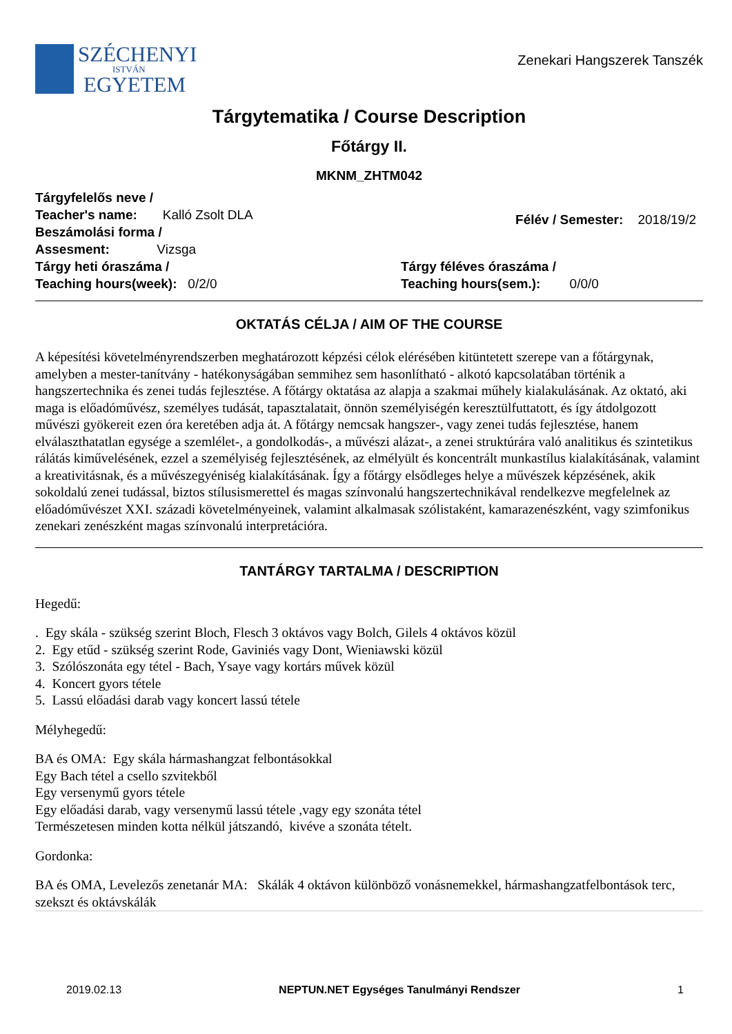SZÉCHENYI
ISTVÁN
EGYETEM
Zenekari Hangszerek Tanszék
Tárgytematika / Course Description
Főtárgy II.
MKNM_ZHTM042
Tárgyfelelős neve /
Teacher's name: Kalló Zsolt DLA
Beszámolási forma /
Assesment: Vizsga
Félév / Semester: 2018/19/2
Tárgy heti óraszáma /
Teaching hours(week): 0/2/0
Tárgy féléves óraszáma /
Teaching hours(sem.): 0/0/0
OKTATÁS CÉLJA / AIM OF THE COURSE
A képesítési követelményrendszerben meghatározott képzési célok elérésében kitüntetett szerepe van a főtárgynak, amelyben a mester-tanítvány - hatékonyságában semmihez sem hasonlítható - alkotó kapcsolatában történik a hangszertechnika és zenei tudás fejlesztése. A főtárgy oktatása az alapja a szakmai műhely kialakulásának. Az oktató, aki maga is előadóművész, személyes tudását, tapasztalatait, önnön személyiségén keresztülfuttatott, és így átdolgozott művészi gyökereit ezen óra keretében adja át. A főtárgy nemcsak hangszer-, vagy zenei tudás fejlesztése, hanem elválaszthatatlan egysége a szemlélet-, a gondolkodás-, a művészi alázat-, a zenei struktúrára való analitikus és szintetikus rálátás kiművelésének, ezzel a személyiség fejlesztésének, az elmélyült és koncentrált munkastílus kialakításának, valamint a kreativitásnak, és a művészegyéniség kialakításának. Így a főtárgy elsődleges helye a művészek képzésének, akik sokoldalú zenei tudással, biztos stílusismerettel és magas színvonalú hangszertechnikával rendelkezve megfelelnek az előadóművészet XXI. századi követelményeinek, valamint alkalmasak szólistaként, kamarazenészként, vagy szimfonikus zenekari zenészként magas színvonalú interpretációra.
TANTÁRGY TARTALMA / DESCRIPTION
Hegedű:
. Egy skála - szükség szerint Bloch, Flesch 3 oktávos vagy Bolch, Gilels 4 oktávos közül
2. Egy etűd - szükség szerint Rode, Gaviniés vagy Dont, Wieniawski közül
3. Szólószonáta egy tétel - Bach, Ysaye vagy kortárs művek közül
4. Koncert gyors tétele
5. Lassú előadási darab vagy koncert lassú tétele
Mélyhegedű:
BA és OMA: Egy skála hármashangzat felbontásokkal
Egy Bach tétel a csello szvitekből
Egy versenymű gyors tétele
Egy előadási darab, vagy versenymű lassú tétele ,vagy egy szonáta tétel
Természetesen minden kotta nélkül játszandó, kivéve a szonáta tételt.
Gordonka:
BA és OMA, Levelezős zenetanár MA: Skálák 4 oktávon különböző vonásnemekkel, hármashangzatfelbontások terc, szekszt és oktávskálák
2019.02.13 NEPTUN.NET Egységes Tanulmányi Rendszer 1